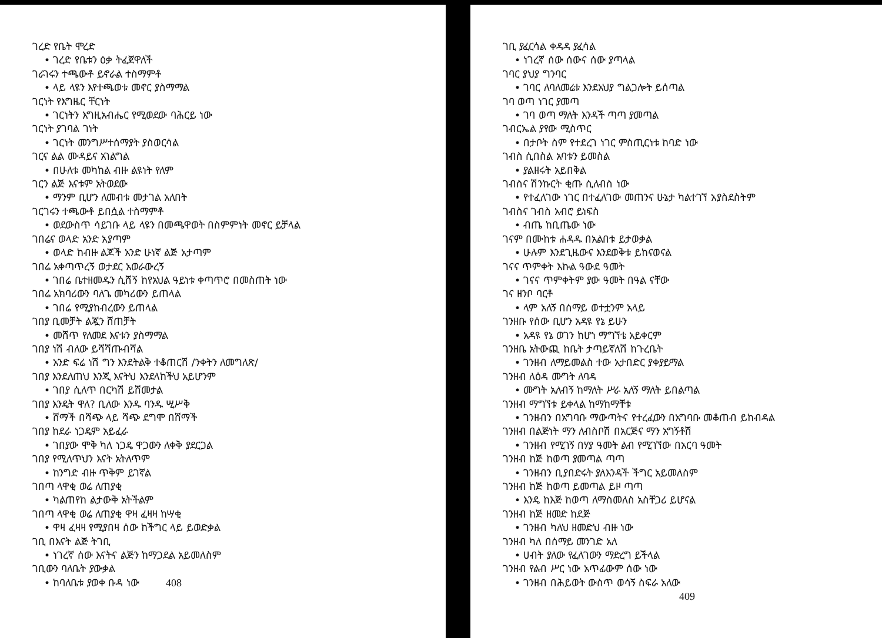ገረድ የቤት ሞረድ
• ገረድ የቤቱን ዕቃ ትፈጀዋለች
ገራገሩን ተጫውቶ ይኖራል ተስማምቶ
• ላይ ላዩን እየተጫወቱ መኖር ያስማማል
ገርነት የእግዜር ቸርነት
• ገርነትን እግዚአብሔር የሚወደው ባሕርይ ነው
ገርነት ያገባል ገነት
• ገርነት መንግሥተሰማያት ያስወርሳል
ገርና ልል ሙዳይና አገልግል
• በሁለቱ መካከል ብዙ ልዩነት የለም
ገርን ልጅ እናቱም አትወደው
• ማንም ቢሆን ለመብቱ መታገል አለበት
ገርገሩን ተጫውቶ ይበሷል ተስማምቶ
• ወደውስጥ ሳይገቡ ላይ ላዩን በመጫዋወት በስምምነት መኖር ይቻላል
ገበሬና ወላድ አንድ አያጣም
• ወላድ ከብዙ ልጆች አንድ ሁነኛ ልጅ አታጣም
ገበሬ አቀጣጥረኝ ወታደር አወራውረኝ
• ገበሬ ቤተዘመዱን ሲሸኝ ከየአህል ዓይነቱ ቀጣጥሮ በመስጠት ነው
ገበሬ አክባሪውን ባለጌ መካሪውን ይጠላል
• ገበሬ የሚያከብረውን ይጠላል
ገበያ ቢመቻት ልጇን ሸጠቻት
• መሸጥ የለመደ እናቱን ያስማማል
ገበያ ነሽ ብለው ይሻሻጡብሻል
• አንድ ፍሬ ነሽ ግን እንደትልቅ ተቆጠርሽ /ንቀትን ለመግለጽ/
ገበያ እንደለጠህ እንጂ እናትህ እንደላከችህ አይሆንም
• ገበያ ሲለጥ በርካሽ ይሸመታል
ገበያ እንዴት ዋለ? ቢለው እንዱ ባንዱ ሢሥቅ
• ሸማች በሻጭ ላይ ሻጭ ደግሞ በሸማች
ገበያ ከደራ ነጋዴም አይፈራ
• ገበያው ሞቅ ካለ ነጋዴ ዋጋውን ለቀቅ ያደርጋል
ገበያ የሚለጥህን እናት አትለጥም
• ከንግድ ብዙ ጥቅም ይገኛል
ገበጣ ላዋቂ ወሬ ለጠያቂ
• ካልጠየከ ልታውቅ አትችልም
ገበጣ ላዋቂ ወሬ ለጠያቂ ዋዛ ፈዛዛ ከሣቂ
• ዋዛ ፈዛዛ የሚያበዛ ሰው ከችግር ላይ ይወድቃል
ገቢ በእናት ልጅ ትገቢ
• ነገረኛ ሰው እናትና ልጅን ከማጋደል አይመለስም
ገቢውን ባለቤት ያውቃል
• ከባለቤቱ ያወቀ ቡዳ ነው 408
ገቢ ያፈርሳል ቀዳዳ ያፈሳል
• ነገረኛ ሰው ሰውና ሰው ያጣላል
ገባር ያህያ ግንባር
• ገባር ለባለመሬቱ እንደአህያ ግልጋሎት ይሰጣል
ገባ ወጣ ነገር ያመጣ
• ገባ ወጣ ማለት እንዳች ጣጣ ያመጣል
ገብርኤል ያየው ሚስጥር
• በታቦት ስም የተደረገ ነገር ምስጢርነቱ ከባድ ነው
ገብስ ሲበስል አባቱን ይመስል
• ያልዘሩት አይበቅል
ገብስና ሽንኩርት ቂጡ ሲለብስ ነው
• የተፈለገው ነገር በተፈለገው መጠንና ሁኔታ ካልተገኘ አያስደስትም
ገብስና ገብስ አብሮ ይነፍስ
• ብጤ ከቢጤው ነው
ገናም በሙከቱ ሐዳዱ በአልበቱ ይታወቃል
• ሁሉም እንደጊዜውና እንደወቅቱ ይከናወናል
ገናና ጥምቀት እኩል ዓውደ ዓመት
• ገናና ጥምቀትም ያው ዓመት በዓል ናቸው
ገና ዘንቦ ባርቶ
• ላም አለኝ በሰማይ ወተቷንም አላይ
ገንዘቡ የሰው ቢሆን አዳዩ የኔ ይሁን
• አዳዩ የኔ ወገን ከሆነ ማግኘቴ አይቀርም
ገንዘቤ አትውጪ ከቤት ታጣይኛለሽ ከጉረቤት
• ገንዘብ ለማይመልስ ተው አታበድር ያቀያይማል
ገንዘብ ለዕዳ ሙግት ለባዳ
• ሙግት አለብኝ ከማለት ሥራ አለኝ ማለት ይበልጣል
ገንዘብ ማግኘቱ ይቀላል ከማከማቸቱ
• ገንዘብን በአግባቡ ማውጣትና የተረፈውን በአግባቡ መቆጠብ ይከብዳል
ገንዘብ በልጅነት ማን ለብስቦሽ በአርጅና ማን አግኝቶሽ
• ገንዘብ የሚገኝ በሃያ ዓመት ልብ የሚገኘው በአርባ ዓመት
ገንዘብ ከጅ ከወጣ ያመጣል ጣጣ
• ገንዘብን ቢያበድሩት ያለእንዳች ችግር አይመለስም
ገንዘብ ከጅ ከወጣ ይመጣል ይዞ ጣጣ
• እንዴ ከእጅ ከወጣ ለማስመለስ አስቸጋሪ ይሆናል
ገንዘብ ከጅ ዘመድ ከደጅ
• ገንዘብ ካለህ ዘመድህ ብዙ ነው
ገንዘብ ካለ በሰማይ መንገድ አለ
• ሀብት ያለው የፈለገውን ማድረግ ይችላል
ገንዘብ የልብ ሥር ነው አጥፊውም ሰው ነው
• ገንዘብ በሕይወት ውስጥ ወሳኝ ስፍራ አለው
409